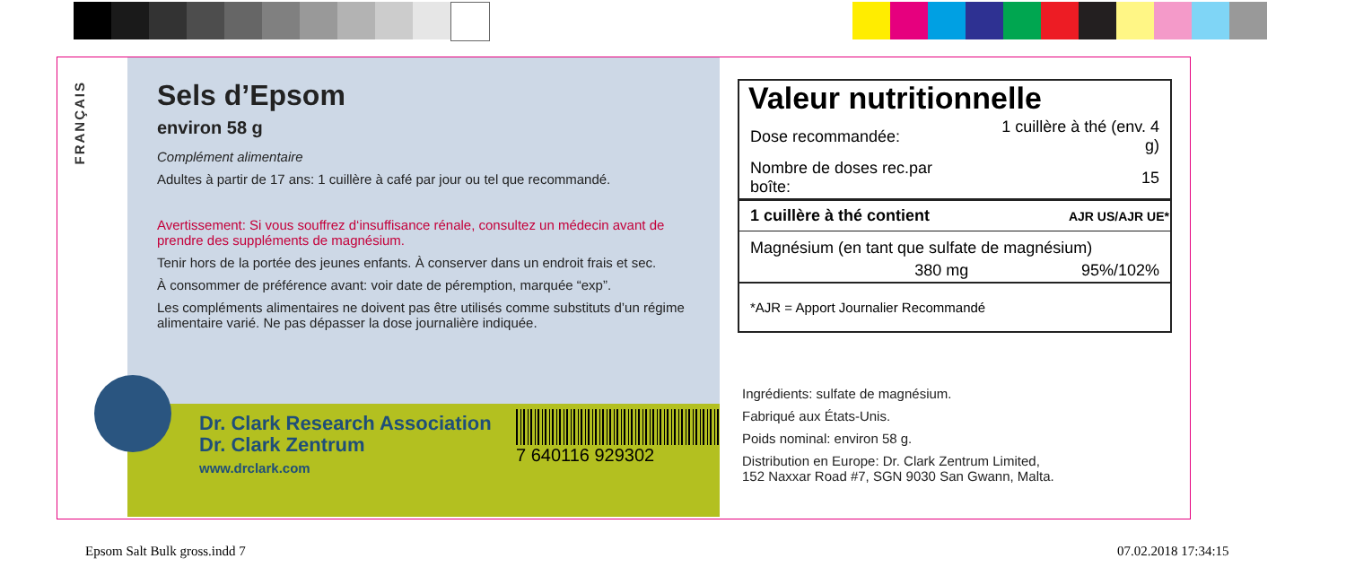FRANÇAIS
Sels d’Epsom
environ 58 g
Complément alimentaire
Adultes à partir de 17 ans: 1 cuillère à café par jour ou tel que recommandé.
Avertissement: Si vous souffrez d‘insuffisance rénale, consultez un médecin avant de prendre des suppléments de magnésium.
Tenir hors de la portée des jeunes enfants. À conserver dans un endroit frais et sec.
À consommer de préférence avant: voir date de péremption, marquée “exp”.
Les compléments alimentaires ne doivent pas être utilisés comme substituts d’un régime alimentaire varié. Ne pas dépasser la dose journalière indiquée.
Dr. Clark Research Association
Dr. Clark Zentrum
www.drclark.com
7 640116 929302
Valeur nutritionnelle
| Dose recommandée: | 1 cuillère à thé (env. 4 g) |
| Nombre de doses rec.par boîte: | 15 |
| 1 cuillère à thé contient | AJR US/AJR UE* |
| Magnésium (en tant que sulfate de magnésium) | |
| 380 mg | 95%/102% |
| *AJR = Apport Journalier Recommandé | |
Ingrédients: sulfate de magnésium.
Fabriqué aux États-Unis.
Poids nominal: environ 58 g.
Distribution en Europe: Dr. Clark Zentrum Limited,
152 Naxxar Road #7, SGN 9030 San Gwann, Malta.
Epsom Salt Bulk gross.indd 7 07.02.2018 17:34:15